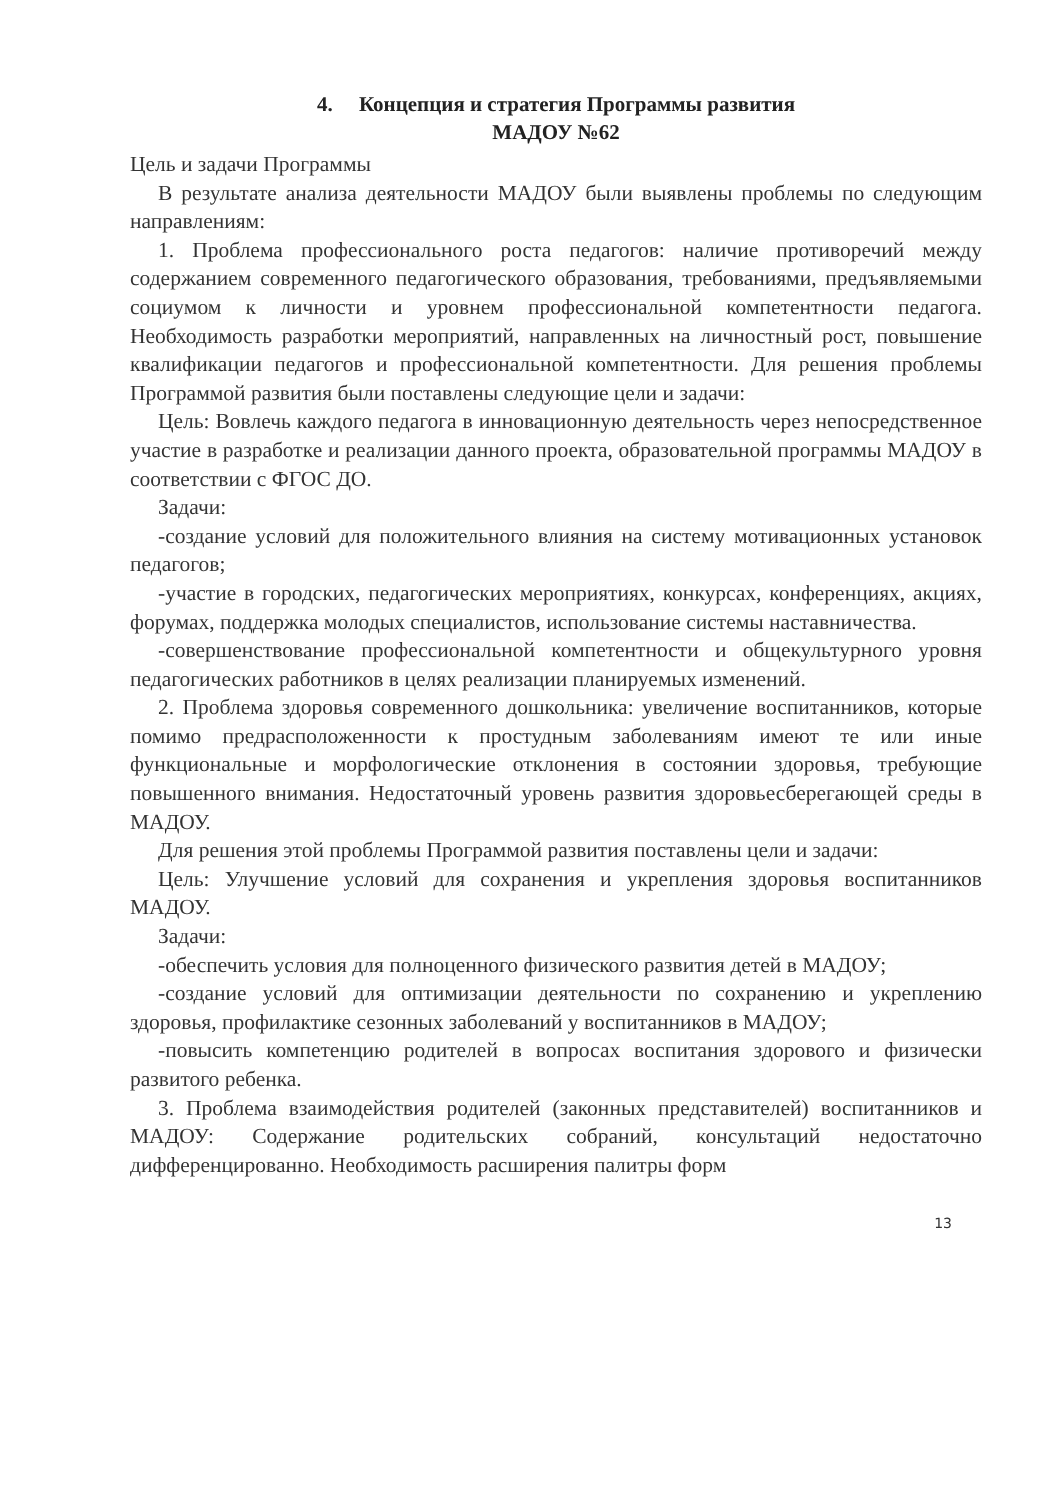4. Концепция и стратегия Программы развития
МАДОУ №62
Цель и задачи Программы
В результате анализа деятельности МАДОУ были выявлены проблемы по следующим направлениям:
1. Проблема профессионального роста педагогов: наличие противоречий между содержанием современного педагогического образования, требованиями, предъявляемыми социумом к личности и уровнем профессиональной компетентности педагога. Необходимость разработки мероприятий, направленных на личностный рост, повышение квалификации педагогов и профессиональной компетентности. Для решения проблемы Программой развития были поставлены следующие цели и задачи:
Цель: Вовлечь каждого педагога в инновационную деятельность через непосредственное участие в разработке и реализации данного проекта, образовательной программы МАДОУ в соответствии с ФГОС ДО.
Задачи:
-создание условий для положительного влияния на систему мотивационных установок педагогов;
-участие в городских, педагогических мероприятиях, конкурсах, конференциях, акциях, форумах, поддержка молодых специалистов, использование системы наставничества.
-совершенствование профессиональной компетентности и общекультурного уровня педагогических работников в целях реализации планируемых изменений.
2. Проблема здоровья современного дошкольника: увеличение воспитанников, которые помимо предрасположенности к простудным заболеваниям имеют те или иные функциональные и морфологические отклонения в состоянии здоровья, требующие повышенного внимания. Недостаточный уровень развития здоровьесберегающей среды в МАДОУ.
Для решения этой проблемы Программой развития поставлены цели и задачи:
Цель: Улучшение условий для сохранения и укрепления здоровья воспитанников МАДОУ.
Задачи:
-обеспечить условия для полноценного физического развития детей в МАДОУ;
-создание условий для оптимизации деятельности по сохранению и укреплению здоровья, профилактике сезонных заболеваний у воспитанников в МАДОУ;
-повысить компетенцию родителей в вопросах воспитания здорового и физически развитого ребенка.
3. Проблема взаимодействия родителей (законных представителей) воспитанников и МАДОУ: Содержание родительских собраний, консультаций недостаточно дифференцированно. Необходимость расширения палитры форм
13